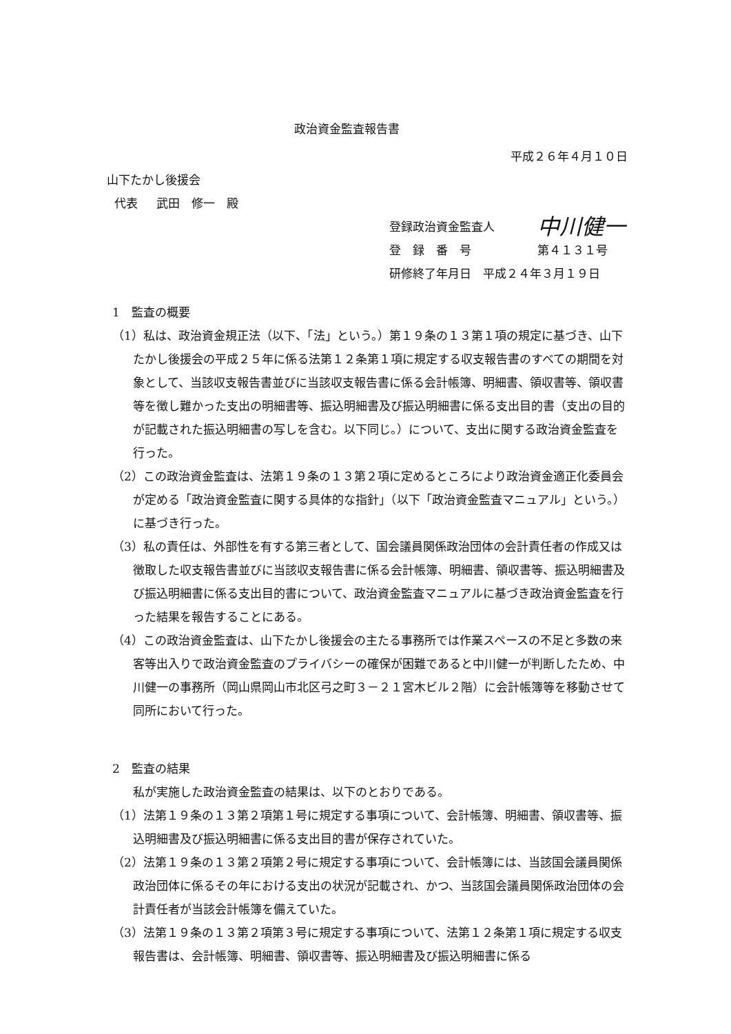政治資金監査報告書
平成２６年４月１０日
山下たかし後援会
代表 武田　修一　殿
登録政治資金監査人 中川健一
登　録　番　号 第４１３１号
研修終了年月日　平成２４年３月１９日
1　監査の概要
（1）私は、政治資金規正法（以下、「法」という。）第１９条の１３第１項の規定に基づき、山下たかし後援会の平成２５年に係る法第１２条第１項に規定する収支報告書のすべての期間を対象として、当該収支報告書並びに当該収支報告書に係る会計帳簿、明細書、領収書等、領収書等を徴し難かった支出の明細書等、振込明細書及び振込明細書に係る支出目的書（支出の目的が記載された振込明細書の写しを含む。以下同じ。）について、支出に関する政治資金監査を行った。
（2）この政治資金監査は、法第１９条の１３第２項に定めるところにより政治資金適正化委員会が定める「政治資金監査に関する具体的な指針」（以下「政治資金監査マニュアル」という。）に基づき行った。
（3）私の責任は、外部性を有する第三者として、国会議員関係政治団体の会計責任者の作成又は徴取した収支報告書並びに当該収支報告書に係る会計帳簿、明細書、領収書等、振込明細書及び振込明細書に係る支出目的書について、政治資金監査マニュアルに基づき政治資金監査を行った結果を報告することにある。
（4）この政治資金監査は、山下たかし後援会の主たる事務所では作業スペースの不足と多数の来客等出入りで政治資金監査のプライバシーの確保が困難であると中川健一が判断したため、中川健一の事務所（岡山県岡山市北区弓之町３－２１宮木ビル２階）に会計帳簿等を移動させて同所において行った。
2　監査の結果
私が実施した政治資金監査の結果は、以下のとおりである。
（1）法第１９条の１３第２項第１号に規定する事項について、会計帳簿、明細書、領収書等、振込明細書及び振込明細書に係る支出目的書が保存されていた。
（2）法第１９条の１３第２項第２号に規定する事項について、会計帳簿には、当該国会議員関係政治団体に係るその年における支出の状況が記載され、かつ、当該国会議員関係政治団体の会計責任者が当該会計帳簿を備えていた。
（3）法第１９条の１３第２項第３号に規定する事項について、法第１２条第１項に規定する収支報告書は、会計帳簿、明細書、領収書等、振込明細書及び振込明細書に係る